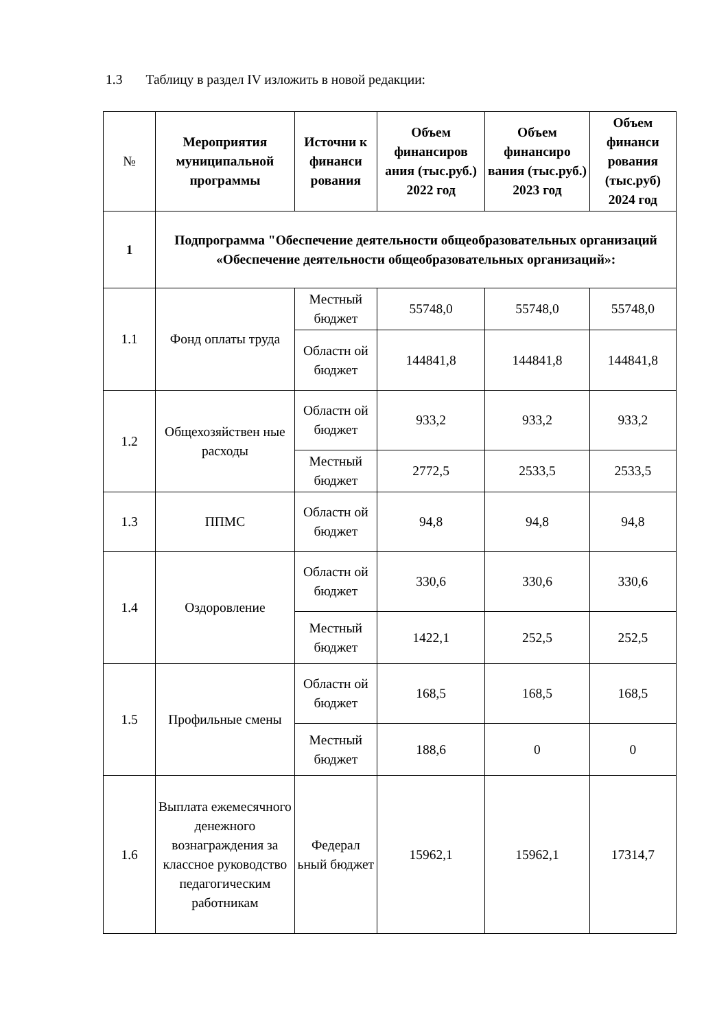1.3 Таблицу в раздел IV изложить в новой редакции:
| № | Мероприятия муниципальной программы | Источни к финанси рования | Объем финансиров ания (тыс.руб.) 2022 год | Объем финансиро вания (тыс.руб.) 2023 год | Объем финанси рования (тыс.руб) 2024 год |
| --- | --- | --- | --- | --- | --- |
| 1 | Подпрограмма "Обеспечение деятельности общеобразовательных организаций «Обеспечение деятельности общеобразовательных организаций»: | | | | |
| 1.1 | Фонд оплаты труда | Местный бюджет | 55748,0 | 55748,0 | 55748,0 |
| | | Областн ой бюджет | 144841,8 | 144841,8 | 144841,8 |
| 1.2 | Общехозяйствен ные расходы | Областн ой бюджет | 933,2 | 933,2 | 933,2 |
| | | Местный бюджет | 2772,5 | 2533,5 | 2533,5 |
| 1.3 | ППМС | Областн ой бюджет | 94,8 | 94,8 | 94,8 |
| 1.4 | Оздоровление | Областн ой бюджет | 330,6 | 330,6 | 330,6 |
| | | Местный бюджет | 1422,1 | 252,5 | 252,5 |
| 1.5 | Профильные смены | Областн ой бюджет | 168,5 | 168,5 | 168,5 |
| | | Местный бюджет | 188,6 | 0 | 0 |
| 1.6 | Выплата ежемесячного денежного вознаграждения за классное руководство педагогическим работникам | Федерал ьный бюджет | 15962,1 | 15962,1 | 17314,7 |